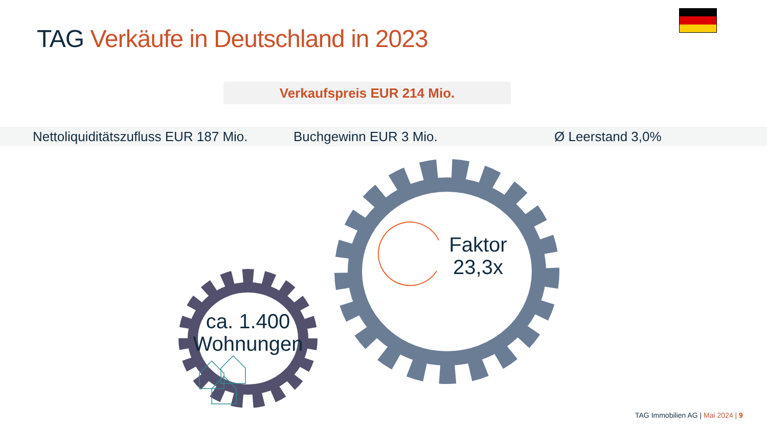TAG Verkäufe in Deutschland in 2023
Verkaufspreis EUR 214 Mio.
Nettoliquiditätszufluss EUR 187 Mio.
Buchgewinn EUR 3 Mio. Ø Leerstand 3,0%
Faktor
23,3x
ca. 1.400
Wohnungen
TAG Immobilien AG | Mai 2024 | 9